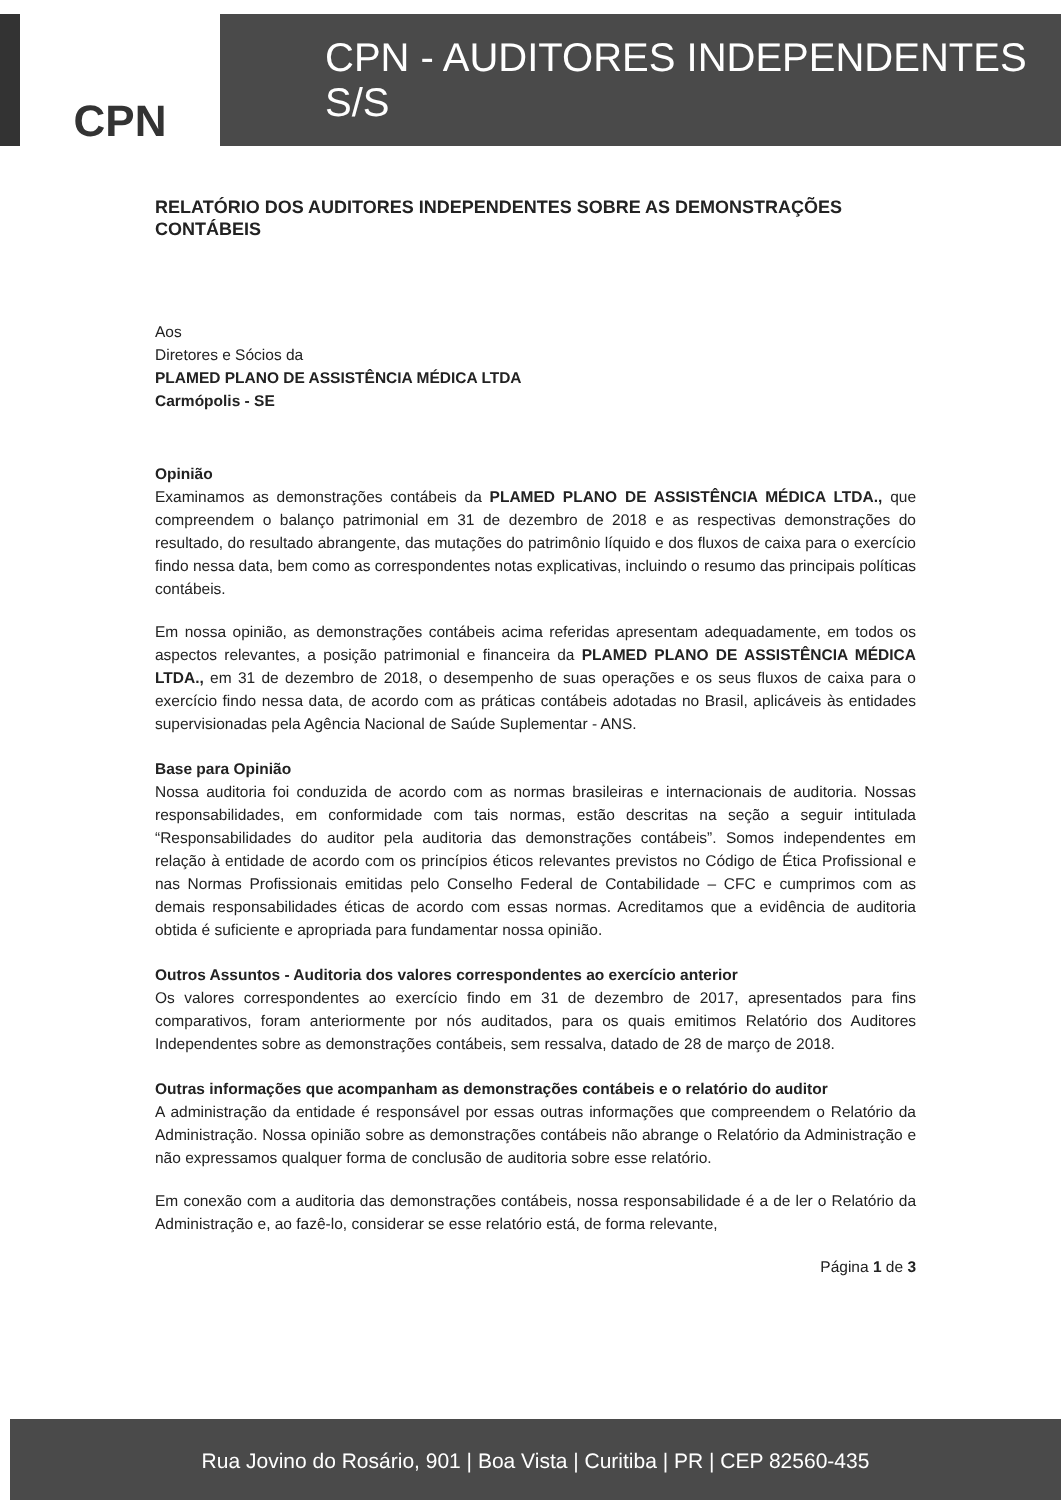CPN CPN - AUDITORES INDEPENDENTES S/S
RELATÓRIO DOS AUDITORES INDEPENDENTES SOBRE AS DEMONSTRAÇÕES CONTÁBEIS
Aos
Diretores e Sócios da
PLAMED PLANO DE ASSISTÊNCIA MÉDICA LTDA
Carmópolis - SE
Opinião
Examinamos as demonstrações contábeis da PLAMED PLANO DE ASSISTÊNCIA MÉDICA LTDA., que compreendem o balanço patrimonial em 31 de dezembro de 2018 e as respectivas demonstrações do resultado, do resultado abrangente, das mutações do patrimônio líquido e dos fluxos de caixa para o exercício findo nessa data, bem como as correspondentes notas explicativas, incluindo o resumo das principais políticas contábeis.
Em nossa opinião, as demonstrações contábeis acima referidas apresentam adequadamente, em todos os aspectos relevantes, a posição patrimonial e financeira da PLAMED PLANO DE ASSISTÊNCIA MÉDICA LTDA., em 31 de dezembro de 2018, o desempenho de suas operações e os seus fluxos de caixa para o exercício findo nessa data, de acordo com as práticas contábeis adotadas no Brasil, aplicáveis às entidades supervisionadas pela Agência Nacional de Saúde Suplementar - ANS.
Base para Opinião
Nossa auditoria foi conduzida de acordo com as normas brasileiras e internacionais de auditoria. Nossas responsabilidades, em conformidade com tais normas, estão descritas na seção a seguir intitulada “Responsabilidades do auditor pela auditoria das demonstrações contábeis”. Somos independentes em relação à entidade de acordo com os princípios éticos relevantes previstos no Código de Ética Profissional e nas Normas Profissionais emitidas pelo Conselho Federal de Contabilidade – CFC e cumprimos com as demais responsabilidades éticas de acordo com essas normas. Acreditamos que a evidência de auditoria obtida é suficiente e apropriada para fundamentar nossa opinião.
Outros Assuntos - Auditoria dos valores correspondentes ao exercício anterior
Os valores correspondentes ao exercício findo em 31 de dezembro de 2017, apresentados para fins comparativos, foram anteriormente por nós auditados, para os quais emitimos Relatório dos Auditores Independentes sobre as demonstrações contábeis, sem ressalva, datado de 28 de março de 2018.
Outras informações que acompanham as demonstrações contábeis e o relatório do auditor
A administração da entidade é responsável por essas outras informações que compreendem o Relatório da Administração. Nossa opinião sobre as demonstrações contábeis não abrange o Relatório da Administração e não expressamos qualquer forma de conclusão de auditoria sobre esse relatório.
Em conexão com a auditoria das demonstrações contábeis, nossa responsabilidade é a de ler o Relatório da Administração e, ao fazê-lo, considerar se esse relatório está, de forma relevante,
Página 1 de 3
Rua Jovino do Rosário, 901 | Boa Vista | Curitiba | PR | CEP 82560-435